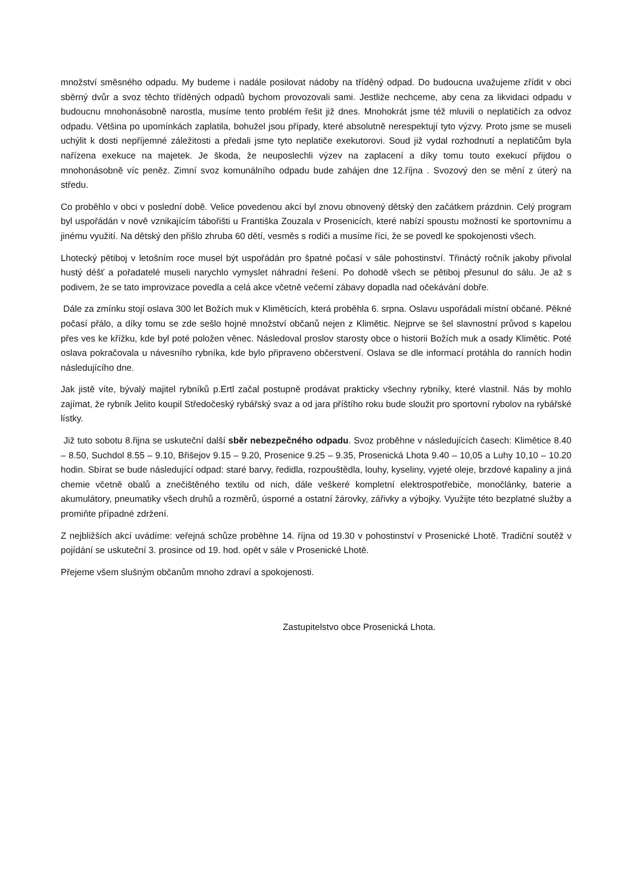množství směsného odpadu. My budeme i nadále posilovat nádoby na tříděný odpad. Do budoucna uvažujeme zřídit v obci sběrný dvůr a svoz těchto tříděných odpadů bychom provozovali sami. Jestliže nechceme, aby cena za likvidaci odpadu v budoucnu mnohonásobně narostla, musíme tento problém řešit již dnes. Mnohokrát jsme též mluvili o neplatičích za odvoz odpadu. Většina po upomínkách zaplatila, bohužel jsou případy, které absolutně nerespektují tyto výzvy. Proto jsme se museli uchýlit k dosti nepříjemné záležitosti a předali jsme tyto neplatiče exekutorovi. Soud již vydal rozhodnutí a neplatičům byla nařízena exekuce na majetek. Je škoda, že neuposlechli výzev na zaplacení a díky tomu touto exekucí přijdou o mnohonásobně víc peněz. Zimní svoz komunálního odpadu bude zahájen dne 12.října . Svozový den se mění z úterý na středu.
Co proběhlo v obci v poslední době. Velice povedenou akcí byl znovu obnovený dětský den začátkem prázdnin. Celý program byl uspořádán v nově vznikajícím tábořišti u Františka Zouzala v Prosenicích, které nabízí spoustu možností ke sportovnímu a jinému využití. Na dětský den přišlo zhruba 60 dětí, vesměs s rodiči a musíme říci, že se povedl ke spokojenosti všech.
Lhotecký pětiboj v letošním roce musel být uspořádán pro špatné počasí v sále pohostinství. Třináctý ročník jakoby přivolal hustý déšť a pořadatelé museli narychlo vymyslet náhradní řešení. Po dohodě všech se pětiboj přesunul do sálu. Je až s podivem, že se tato improvizace povedla a celá akce včetně večerní zábavy dopadla nad očekávání dobře.
Dále za zmínku stojí oslava 300 let Božích muk v Kliměticích, která proběhla 6. srpna. Oslavu uspořádali místní občané. Pěkné počasí přálo, a díky tomu se zde sešlo hojné množství občanů nejen z Klimětic. Nejprve se šel slavnostní průvod s kapelou přes ves ke křížku, kde byl poté položen věnec. Následoval proslov starosty obce o historii Božích muk a osady Klimětic. Poté oslava pokračovala u návesního rybníka, kde bylo připraveno občerstvení. Oslava se dle informací protáhla do ranních hodin následujícího dne.
Jak jistě víte, bývalý majitel rybníků p.Ertl začal postupně prodávat prakticky všechny rybníky, které vlastnil. Nás by mohlo zajímat, že rybník Jelito koupil Středočeský rybářský svaz a od jara příštího roku bude sloužit pro sportovní rybolov na rybářské lístky.
Již tuto sobotu 8.řijna se uskuteční další sběr nebezpečného odpadu. Svoz proběhne v následujících časech: Klimětice 8.40 – 8.50, Suchdol 8.55 – 9.10, Břišejov 9.15 – 9.20, Prosenice 9.25 – 9.35, Prosenická Lhota 9.40 – 10,05 a Luhy 10,10 – 10.20 hodin. Sbírat se bude následující odpad: staré barvy, ředidla, rozpouštědla, louhy, kyseliny, vyjeté oleje, brzdové kapaliny a jiná chemie včetně obalů a znečištěného textilu od nich, dále veškeré kompletní elektrospotřebiče, monočlánky, baterie a akumulátory, pneumatiky všech druhů a rozměrů, úsporné a ostatní žárovky, zářivky a výbojky. Využijte této bezplatné služby a promiňte případné zdržení.
Z nejbližších akcí uvádíme: veřejná schůze proběhne 14. října od 19.30 v pohostinství v Prosenické Lhotě. Tradiční soutěž v pojídání se uskuteční 3. prosince od 19. hod. opět v sále v Prosenické Lhotě.
Přejeme všem slušným občanům mnoho zdraví a spokojenosti.
Zastupitelstvo obce Prosenická Lhota.